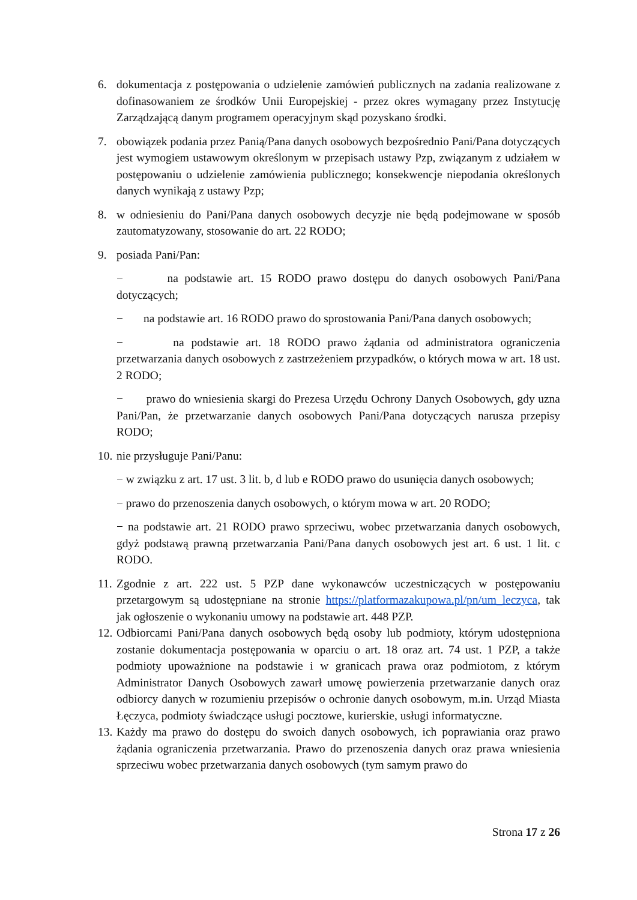6. dokumentacja z postępowania o udzielenie zamówień publicznych na zadania realizowane z dofinasowaniem ze środków Unii Europejskiej - przez okres wymagany przez Instytucję Zarządzającą danym programem operacyjnym skąd pozyskano środki.
7. obowiązek podania przez Panią/Pana danych osobowych bezpośrednio Pani/Pana dotyczących jest wymogiem ustawowym określonym w przepisach ustawy Pzp, związanym z udziałem w postępowaniu o udzielenie zamówienia publicznego; konsekwencje niepodania określonych danych wynikają z ustawy Pzp;
8. w odniesieniu do Pani/Pana danych osobowych decyzje nie będą podejmowane w sposób zautomatyzowany, stosowanie do art. 22 RODO;
9. posiada Pani/Pan:
− na podstawie art. 15 RODO prawo dostępu do danych osobowych Pani/Pana dotyczących;
− na podstawie art. 16 RODO prawo do sprostowania Pani/Pana danych osobowych;
− na podstawie art. 18 RODO prawo żądania od administratora ograniczenia przetwarzania danych osobowych z zastrzeżeniem przypadków, o których mowa w art. 18 ust. 2 RODO;
− prawo do wniesienia skargi do Prezesa Urzędu Ochrony Danych Osobowych, gdy uzna Pani/Pan, że przetwarzanie danych osobowych Pani/Pana dotyczących narusza przepisy RODO;
10.
nie przysługuje Pani/Panu:
− w związku z art. 17 ust. 3 lit. b, d lub e RODO prawo do usunięcia danych osobowych;
− prawo do przenoszenia danych osobowych, o którym mowa w art. 20 RODO;
− na podstawie art. 21 RODO prawo sprzeciwu, wobec przetwarzania danych osobowych, gdyż podstawą prawną przetwarzania Pani/Pana danych osobowych jest art. 6 ust. 1 lit. c RODO.
11.
Zgodnie z art. 222 ust. 5 PZP dane wykonawców uczestniczących w postępowaniu przetargowym są udostępniane na stronie https://platformazakupowa.pl/pn/um_leczyca, tak jak ogłoszenie o wykonaniu umowy na podstawie art. 448 PZP.
12.
Odbiorcami Pani/Pana danych osobowych będą osoby lub podmioty, którym udostępniona zostanie dokumentacja postępowania w oparciu o art. 18 oraz art. 74 ust. 1 PZP, a także podmioty upoważnione na podstawie i w granicach prawa oraz podmiotom, z którym Administrator Danych Osobowych zawarł umowę powierzenia przetwarzanie danych oraz odbiorcy danych w rozumieniu przepisów o ochronie danych osobowym, m.in. Urząd Miasta Łęczyca, podmioty świadczące usługi pocztowe, kurierskie, usługi informatyczne.
13.
Każdy ma prawo do dostępu do swoich danych osobowych, ich poprawiania oraz prawo żądania ograniczenia przetwarzania. Prawo do przenoszenia danych oraz prawa wniesienia sprzeciwu wobec przetwarzania danych osobowych (tym samym prawo do
Strona 17 z 26